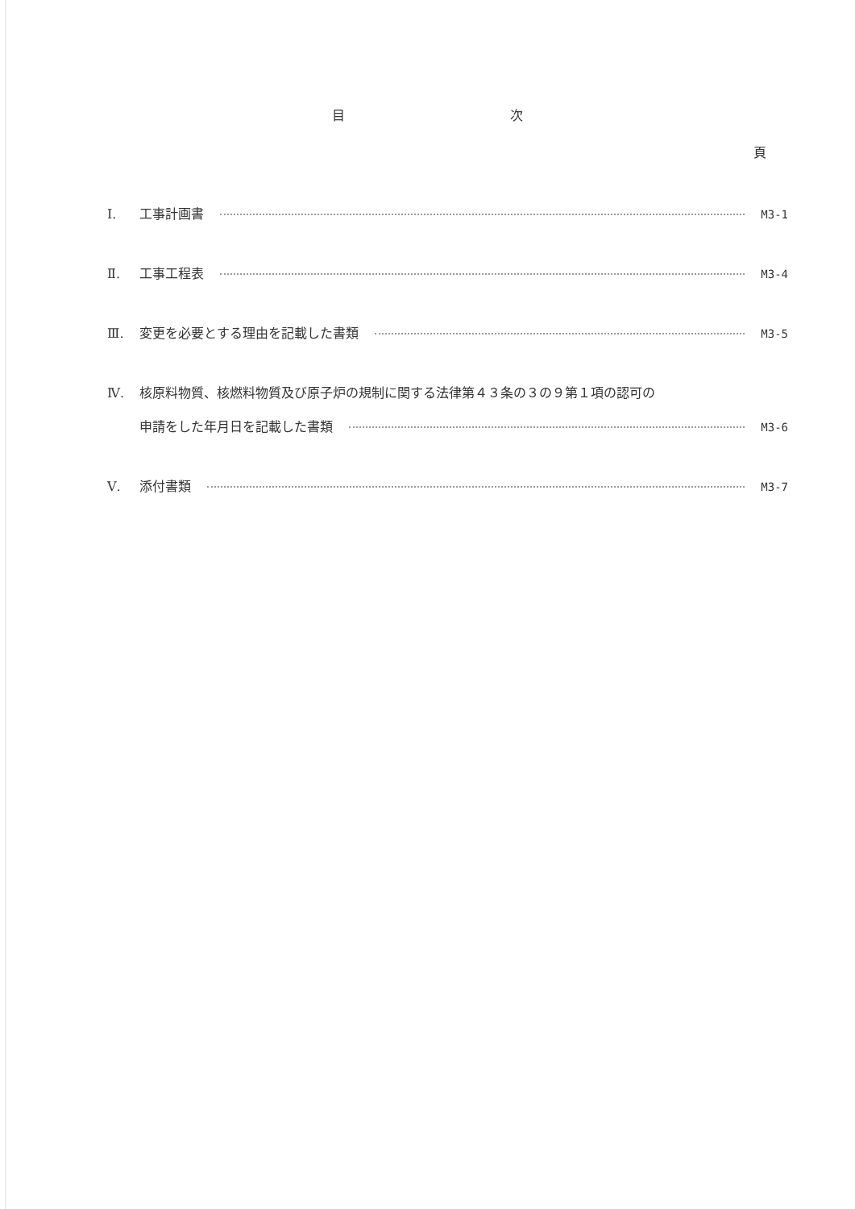目 次
頁
Ⅰ. 工事計画書 M3-1
Ⅱ. 工事工程表 M3-4
Ⅲ. 変更を必要とする理由を記載した書類 M3-5
Ⅳ. 核原料物質、核燃料物質及び原子炉の規制に関する法律第４３条の３の９第１項の認可の
申請をした年月日を記載した書類 M3-6
Ⅴ. 添付書類 M3-7